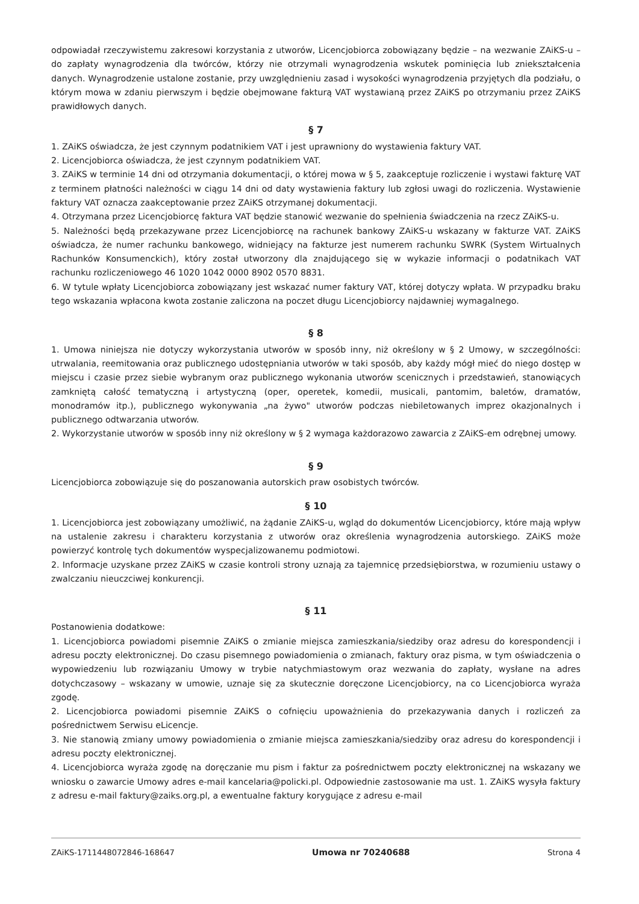odpowiadał rzeczywistemu zakresowi korzystania z utworów, Licencjobiorca zobowiązany będzie – na wezwanie ZAiKS-u – do zapłaty wynagrodzenia dla twórców, którzy nie otrzymali wynagrodzenia wskutek pominięcia lub zniekształcenia danych. Wynagrodzenie ustalone zostanie, przy uwzględnieniu zasad i wysokości wynagrodzenia przyjętych dla podziału, o którym mowa w zdaniu pierwszym i będzie obejmowane fakturą VAT wystawianą przez ZAiKS po otrzymaniu przez ZAiKS prawidłowych danych.
§ 7
1. ZAiKS oświadcza, że jest czynnym podatnikiem VAT i jest uprawniony do wystawienia faktury VAT.
2. Licencjobiorca oświadcza, że jest czynnym podatnikiem VAT.
3. ZAiKS w terminie 14 dni od otrzymania dokumentacji, o której mowa w § 5, zaakceptuje rozliczenie i wystawi fakturę VAT z terminem płatności należności w ciągu 14 dni od daty wystawienia faktury lub zgłosi uwagi do rozliczenia. Wystawienie faktury VAT oznacza zaakceptowanie przez ZAiKS otrzymanej dokumentacji.
4. Otrzymana przez Licencjobiorcę faktura VAT będzie stanowić wezwanie do spełnienia świadczenia na rzecz ZAiKS-u.
5. Należności będą przekazywane przez Licencjobiorcę na rachunek bankowy ZAiKS-u wskazany w fakturze VAT. ZAiKS oświadcza, że numer rachunku bankowego, widniejący na fakturze jest numerem rachunku SWRK (System Wirtualnych Rachunków Konsumenckich), który został utworzony dla znajdującego się w wykazie informacji o podatnikach VAT rachunku rozliczeniowego 46 1020 1042 0000 8902 0570 8831.
6. W tytule wpłaty Licencjobiorca zobowiązany jest wskazać numer faktury VAT, której dotyczy wpłata. W przypadku braku tego wskazania wpłacona kwota zostanie zaliczona na poczet długu Licencjobiorcy najdawniej wymagalnego.
§ 8
1. Umowa niniejsza nie dotyczy wykorzystania utworów w sposób inny, niż określony w § 2 Umowy, w szczególności: utrwalania, reemitowania oraz publicznego udostępniania utworów w taki sposób, aby każdy mógł mieć do niego dostęp w miejscu i czasie przez siebie wybranym oraz publicznego wykonania utworów scenicznych i przedstawień, stanowiących zamkniętą całość tematyczną i artystyczną (oper, operetek, komedii, musicali, pantomim, baletów, dramatów, monodramów itp.), publicznego wykonywania „na żywo" utworów podczas niebiletowanych imprez okazjonalnych i publicznego odtwarzania utworów.
2. Wykorzystanie utworów w sposób inny niż określony w § 2 wymaga każdorazowo zawarcia z ZAiKS-em odrębnej umowy.
§ 9
Licencjobiorca zobowiązuje się do poszanowania autorskich praw osobistych twórców.
§ 10
1. Licencjobiorca jest zobowiązany umożliwić, na żądanie ZAiKS-u, wgląd do dokumentów Licencjobiorcy, które mają wpływ na ustalenie zakresu i charakteru korzystania z utworów oraz określenia wynagrodzenia autorskiego. ZAiKS może powierzyć kontrolę tych dokumentów wyspecjalizowanemu podmiotowi.
2. Informacje uzyskane przez ZAiKS w czasie kontroli strony uznają za tajemnicę przedsiębiorstwa, w rozumieniu ustawy o zwalczaniu nieuczciwej konkurencji.
§ 11
Postanowienia dodatkowe:
1. Licencjobiorca powiadomi pisemnie ZAiKS o zmianie miejsca zamieszkania/siedziby oraz adresu do korespondencji i adresu poczty elektronicznej. Do czasu pisemnego powiadomienia o zmianach, faktury oraz pisma, w tym oświadczenia o wypowiedzeniu lub rozwiązaniu Umowy w trybie natychmiastowym oraz wezwania do zapłaty, wysłane na adres dotychczasowy – wskazany w umowie, uznaje się za skutecznie doręczone Licencjobiorcy, na co Licencjobiorca wyraża zgodę.
2. Licencjobiorca powiadomi pisemnie ZAiKS o cofnięciu upoważnienia do przekazywania danych i rozliczeń za pośrednictwem Serwisu eLicencje.
3. Nie stanowią zmiany umowy powiadomienia o zmianie miejsca zamieszkania/siedziby oraz adresu do korespondencji i adresu poczty elektronicznej.
4. Licencjobiorca wyraża zgodę na doręczanie mu pism i faktur za pośrednictwem poczty elektronicznej na wskazany we wniosku o zawarcie Umowy adres e-mail kancelaria@policki.pl. Odpowiednie zastosowanie ma ust. 1. ZAiKS wysyła faktury z adresu e-mail faktury@zaiks.org.pl, a ewentualne faktury korygujące z adresu e-mail
ZAiKS-1711448072846-168647 Umowa nr 70240688 Strona 4